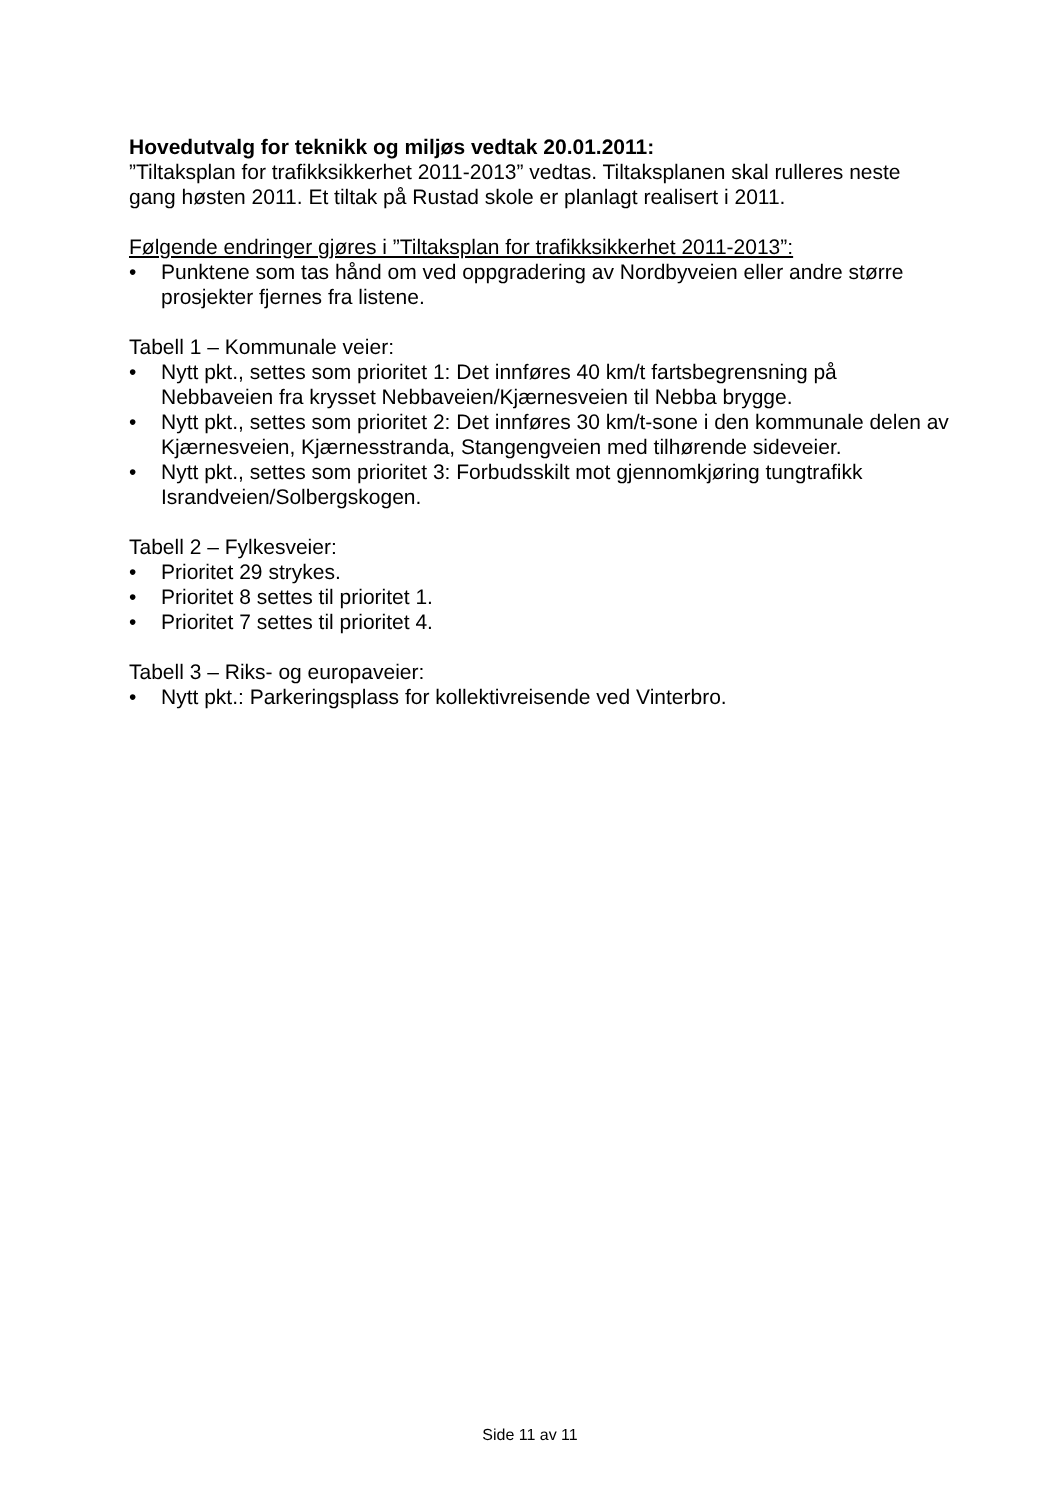Hovedutvalg for teknikk og miljøs vedtak 20.01.2011:
”Tiltaksplan for trafikksikkerhet 2011-2013” vedtas. Tiltaksplanen skal rulleres neste gang høsten 2011. Et tiltak på Rustad skole er planlagt realisert i 2011.
Følgende endringer gjøres i ”Tiltaksplan for trafikksikkerhet 2011-2013”:
• Punktene som tas hånd om ved oppgradering av Nordbyveien eller andre større prosjekter fjernes fra listene.
Tabell 1 – Kommunale veier:
• Nytt pkt., settes som prioritet 1: Det innføres 40 km/t fartsbegrensning på Nebbaveien fra krysset Nebbaveien/Kjærnesveien til Nebba brygge.
• Nytt pkt., settes som prioritet 2: Det innføres 30 km/t-sone i den kommunale delen av Kjærnesveien, Kjærnesstranda, Stangengveien med tilhørende sideveier.
• Nytt pkt., settes som prioritet 3: Forbudsskilt mot gjennomkjøring tungtrafikk Israndveien/Solbergskogen.
Tabell 2 – Fylkesveier:
• Prioritet 29 strykes.
• Prioritet 8 settes til prioritet 1.
• Prioritet 7 settes til prioritet 4.
Tabell 3 – Riks- og europaveier:
• Nytt pkt.: Parkeringsplass for kollektivreisende ved Vinterbro.
Side 11 av 11